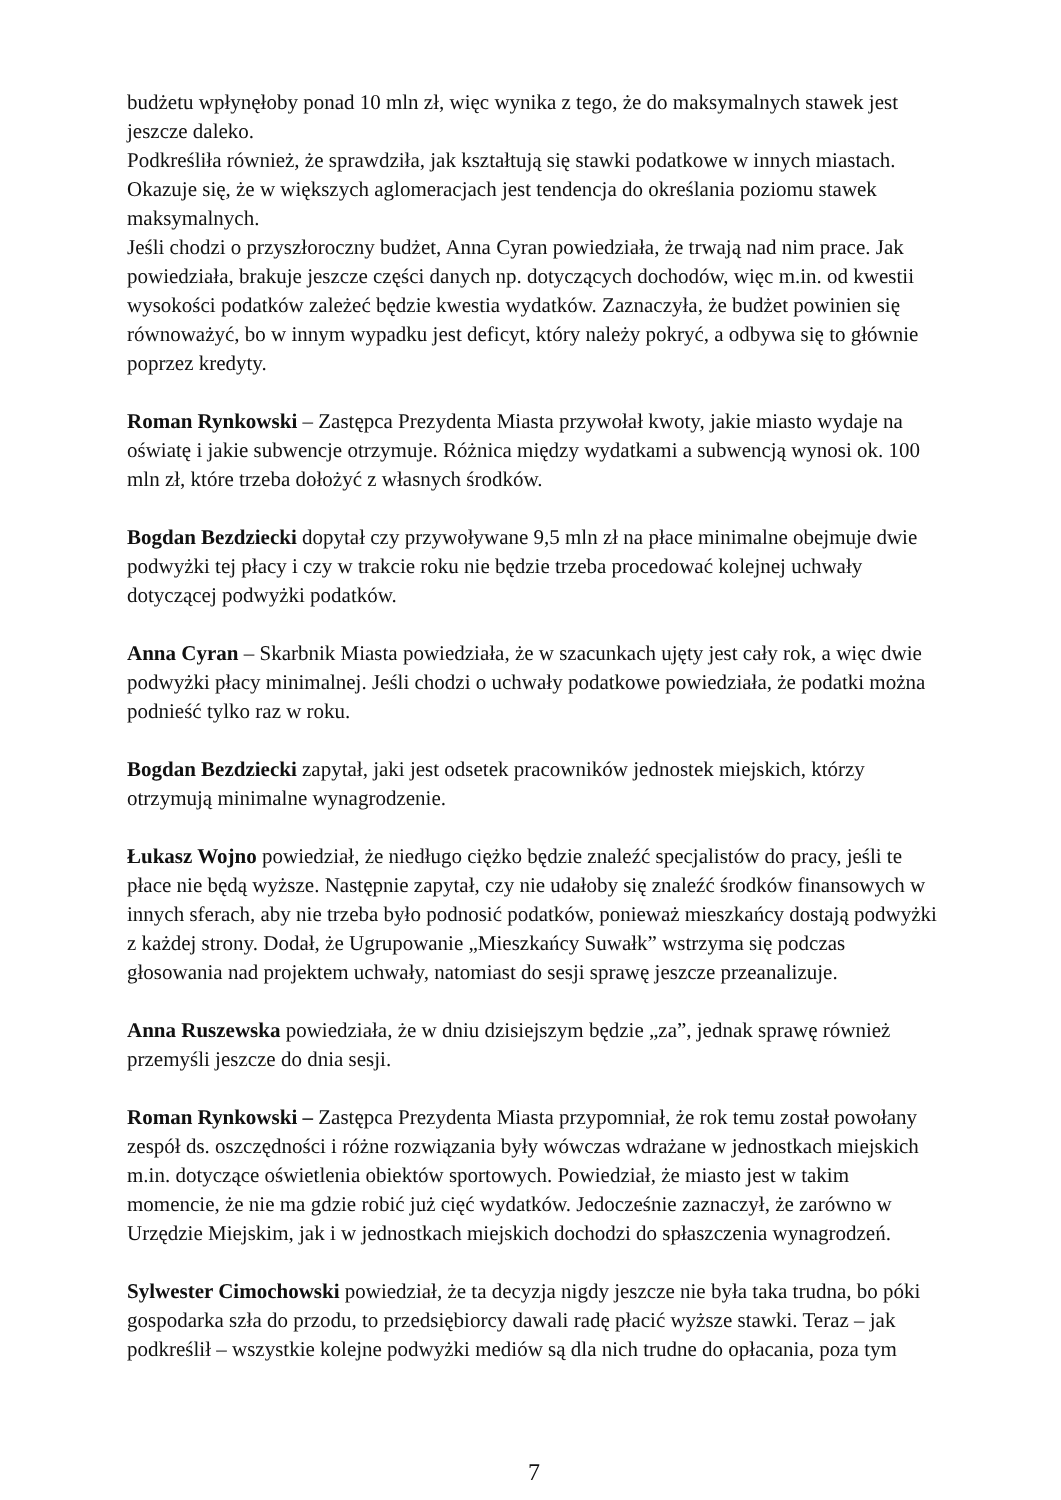budżetu wpłynęłoby ponad 10 mln zł, więc wynika z tego, że do maksymalnych stawek jest jeszcze daleko.
Podkreśliła również, że sprawdziła, jak kształtują się stawki podatkowe w innych miastach. Okazuje się, że w większych aglomeracjach jest tendencja do określania poziomu stawek maksymalnych.
Jeśli chodzi o przyszłoroczny budżet, Anna Cyran powiedziała, że trwają nad nim prace. Jak powiedziała, brakuje jeszcze części danych np. dotyczących dochodów, więc m.in. od kwestii wysokości podatków zależeć będzie kwestia wydatków. Zaznaczyła, że budżet powinien się równoważyć, bo w innym wypadku jest deficyt, który należy pokryć, a odbywa się to głównie poprzez kredyty.
Roman Rynkowski – Zastępca Prezydenta Miasta przywołał kwoty, jakie miasto wydaje na oświatę i jakie subwencje otrzymuje. Różnica między wydatkami a subwencją wynosi ok. 100 mln zł, które trzeba dołożyć z własnych środków.
Bogdan Bezdziecki dopytał czy przywoływane 9,5 mln zł na płace minimalne obejmuje dwie podwyżki tej płacy i czy w trakcie roku nie będzie trzeba procedować kolejnej uchwały dotyczącej podwyżki podatków.
Anna Cyran – Skarbnik Miasta powiedziała, że w szacunkach ujęty jest cały rok, a więc dwie podwyżki płacy minimalnej. Jeśli chodzi o uchwały podatkowe powiedziała, że podatki można podnieść tylko raz w roku.
Bogdan Bezdziecki zapytał, jaki jest odsetek pracowników jednostek miejskich, którzy otrzymują minimalne wynagrodzenie.
Łukasz Wojno powiedział, że niedługo ciężko będzie znaleźć specjalistów do pracy, jeśli te płace nie będą wyższe. Następnie zapytał, czy nie udałoby się znaleźć środków finansowych w innych sferach, aby nie trzeba było podnosić podatków, ponieważ mieszkańcy dostają podwyżki z każdej strony. Dodał, że Ugrupowanie „Mieszkańcy Suwałk” wstrzyma się podczas głosowania nad projektem uchwały, natomiast do sesji sprawę jeszcze przeanalizuje.
Anna Ruszewska powiedziała, że w dniu dzisiejszym będzie „za”, jednak sprawę również przemyśli jeszcze do dnia sesji.
Roman Rynkowski – Zastępca Prezydenta Miasta przypomniał, że rok temu został powołany zespół ds. oszczędności i różne rozwiązania były wówczas wdrażane w jednostkach miejskich m.in. dotyczące oświetlenia obiektów sportowych. Powiedział, że miasto jest w takim momencie, że nie ma gdzie robić już cięć wydatków. Jedocześnie zaznaczył, że zarówno w Urzędzie Miejskim, jak i w jednostkach miejskich dochodzi do spłaszczenia wynagrodzeń.
Sylwester Cimochowski powiedział, że ta decyzja nigdy jeszcze nie była taka trudna, bo póki gospodarka szła do przodu, to przedsiębiorcy dawali radę płacić wyższe stawki. Teraz – jak podkreślił – wszystkie kolejne podwyżki mediów są dla nich trudne do opłacania, poza tym
7